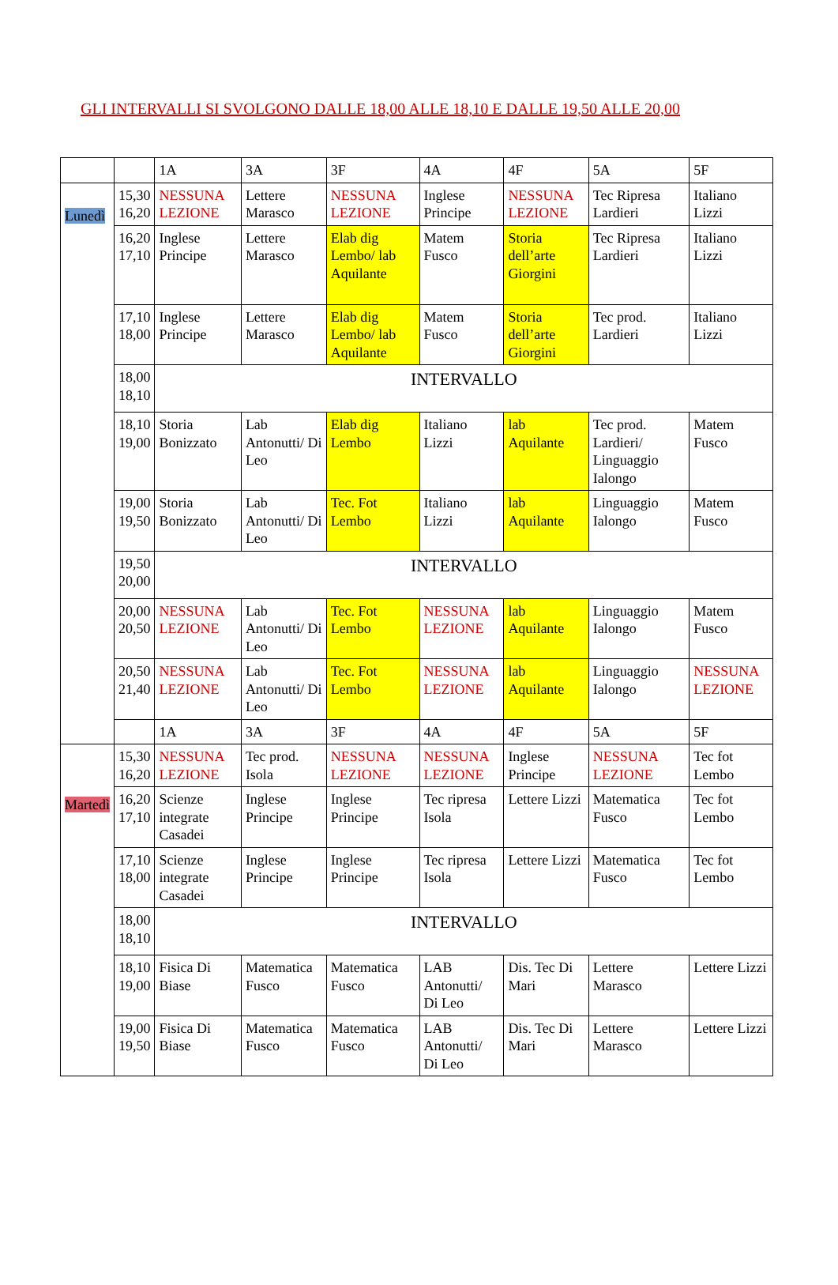GLI INTERVALLI SI SVOLGONO DALLE 18,00 ALLE 18,10 E DALLE 19,50 ALLE 20,00
| | | 1A | 3A | 3F | 4A | 4F | 5A | 5F |
| --- | --- | --- | --- | --- | --- | --- | --- | --- |
| Lunedì | 15,30 16,20 | NESSUNA LEZIONE | Lettere Marasco | NESSUNA LEZIONE | Inglese Principe | NESSUNA LEZIONE | Tec Ripresa Lardieri | Italiano Lizzi |
| | 16,20 17,10 | Inglese Principe | Lettere Marasco | Elab dig Lembo/ lab Aquilante | Matem Fusco | Storia dell’arte Giorgini | Tec Ripresa Lardieri | Italiano Lizzi |
| | 17,10 18,00 | Inglese Principe | Lettere Marasco | Elab dig Lembo/ lab Aquilante | Matem Fusco | Storia dell’arte Giorgini | Tec prod. Lardieri | Italiano Lizzi |
| | 18,00 18,10 | INTERVALLO | | | | | | |
| | 18,10 19,00 | Storia Bonizzato | Lab Antonutti/ Di Leo | Elab dig Lembo | Italiano Lizzi | lab Aquilante | Tec prod. Lardieri/ Linguaggio Ialongo | Matem Fusco |
| | 19,00 19,50 | Storia Bonizzato | Lab Antonutti/ Di Leo | Tec. Fot Lembo | Italiano Lizzi | lab Aquilante | Linguaggio Ialongo | Matem Fusco |
| | 19,50 20,00 | INTERVALLO | | | | | | |
| | 20,00 20,50 | NESSUNA LEZIONE | Lab Antonutti/ Di Leo | Tec. Fot Lembo | NESSUNA LEZIONE | lab Aquilante | Linguaggio Ialongo | Matem Fusco |
| | 20,50 21,40 | NESSUNA LEZIONE | Lab Antonutti/ Di Leo | Tec. Fot Lembo | NESSUNA LEZIONE | lab Aquilante | Linguaggio Ialongo | NESSUNA LEZIONE |
| | | 1A | 3A | 3F | 4A | 4F | 5A | 5F |
| Martedì | 15,30 16,20 | NESSUNA LEZIONE | Tec prod. Isola | NESSUNA LEZIONE | NESSUNA LEZIONE | Inglese Principe | NESSUNA LEZIONE | Tec fot Lembo |
| | 16,20 17,10 | Scienze integrate Casadei | Inglese Principe | Inglese Principe | Tec ripresa Isola | Lettere Lizzi | Matematica Fusco | Tec fot Lembo |
| | 17,10 18,00 | Scienze integrate Casadei | Inglese Principe | Inglese Principe | Tec ripresa Isola | Lettere Lizzi | Matematica Fusco | Tec fot Lembo |
| | 18,00 18,10 | INTERVALLO | | | | | | |
| | 18,10 19,00 | Fisica Di Biase | Matematica Fusco | Matematica Fusco | LAB Antonutti/ Di Leo | Dis. Tec Di Mari | Lettere Marasco | Lettere Lizzi |
| | 19,00 19,50 | Fisica Di Biase | Matematica Fusco | Matematica Fusco | LAB Antonutti/ Di Leo | Dis. Tec Di Mari | Lettere Marasco | Lettere Lizzi |